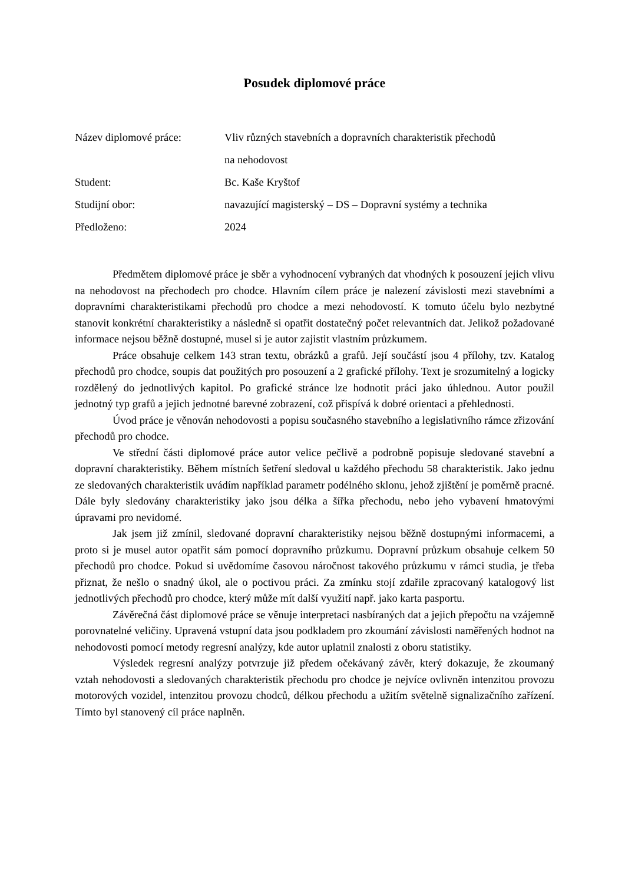Posudek diplomové práce
Název diplomové práce:
Vliv různých stavebních a dopravních charakteristik přechodů
na nehodovost
Student:
Bc. Kaše Kryštof
Studijní obor:
navazující magisterský – DS – Dopravní systémy a technika
Předloženo:
2024
Předmětem diplomové práce je sběr a vyhodnocení vybraných dat vhodných k posouzení jejich vlivu na nehodovost na přechodech pro chodce. Hlavním cílem práce je nalezení závislosti mezi stavebními a dopravními charakteristikami přechodů pro chodce a mezi nehodovostí. K tomuto účelu bylo nezbytné stanovit konkrétní charakteristiky a následně si opatřit dostatečný počet relevantních dat. Jelikož požadované informace nejsou běžně dostupné, musel si je autor zajistit vlastním průzkumem.
Práce obsahuje celkem 143 stran textu, obrázků a grafů. Její součástí jsou 4 přílohy, tzv. Katalog přechodů pro chodce, soupis dat použitých pro posouzení a 2 grafické přílohy. Text je srozumitelný a logicky rozdělený do jednotlivých kapitol. Po grafické stránce lze hodnotit práci jako úhlednou. Autor použil jednotný typ grafů a jejich jednotné barevné zobrazení, což přispívá k dobré orientaci a přehlednosti.
Úvod práce je věnován nehodovosti a popisu současného stavebního a legislativního rámce zřizování přechodů pro chodce.
Ve střední části diplomové práce autor velice pečlivě a podrobně popisuje sledované stavební a dopravní charakteristiky. Během místních šetření sledoval u každého přechodu 58 charakteristik. Jako jednu ze sledovaných charakteristik uvádím například parametr podélného sklonu, jehož zjištění je poměrně pracné. Dále byly sledovány charakteristiky jako jsou délka a šířka přechodu, nebo jeho vybavení hmatovými úpravami pro nevidomé.
Jak jsem již zmínil, sledované dopravní charakteristiky nejsou běžně dostupnými informacemi, a proto si je musel autor opatřit sám pomocí dopravního průzkumu. Dopravní průzkum obsahuje celkem 50 přechodů pro chodce. Pokud si uvědomíme časovou náročnost takového průzkumu v rámci studia, je třeba přiznat, že nešlo o snadný úkol, ale o poctivou práci. Za zmínku stojí zdařile zpracovaný katalogový list jednotlivých přechodů pro chodce, který může mít další využití např. jako karta pasportu.
Závěrečná část diplomové práce se věnuje interpretaci nasbíraných dat a jejich přepočtu na vzájemně porovnatelné veličiny. Upravená vstupní data jsou podkladem pro zkoumání závislosti naměřených hodnot na nehodovosti pomocí metody regresní analýzy, kde autor uplatnil znalosti z oboru statistiky.
Výsledek regresní analýzy potvrzuje již předem očekávaný závěr, který dokazuje, že zkoumaný vztah nehodovosti a sledovaných charakteristik přechodu pro chodce je nejvíce ovlivněn intenzitou provozu motorových vozidel, intenzitou provozu chodců, délkou přechodu a užitím světelně signalizačního zařízení. Tímto byl stanovený cíl práce naplněn.